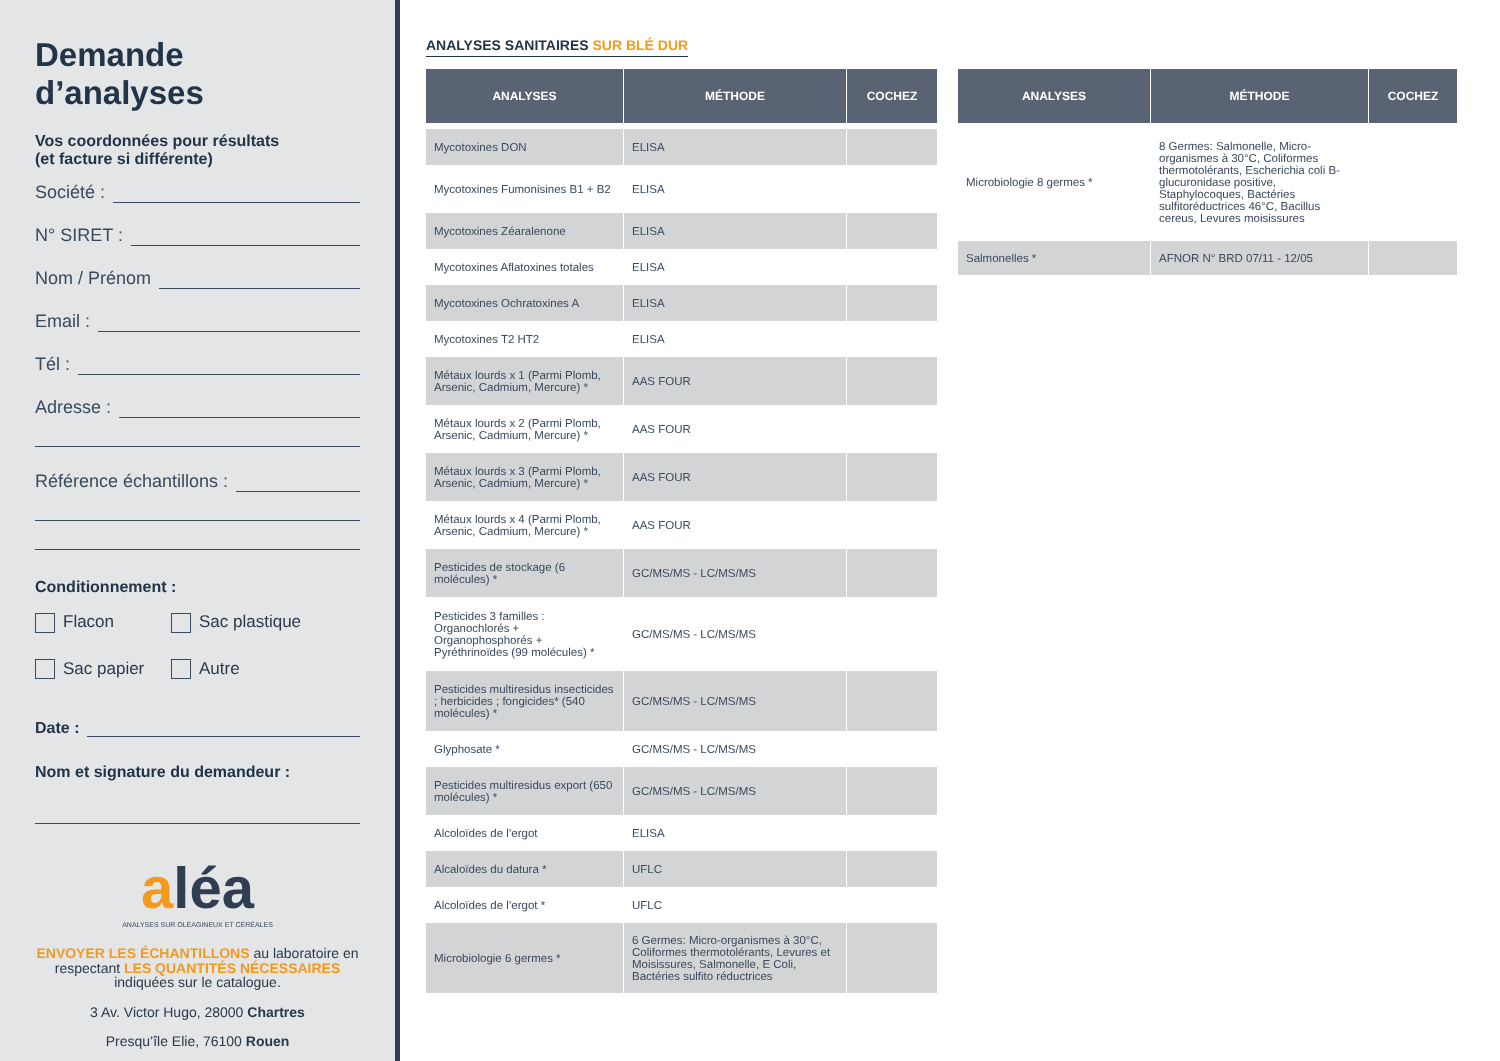Demande d’analyses
Vos coordonnées pour résultats
(et facture si différente)
Société :
N° SIRET :
Nom / Prénom
Email :
Tél :
Adresse :
Référence échantillons :
Conditionnement :
Flacon
Sac plastique
Sac papier
Autre
Date :
Nom et signature du demandeur :
aléa
ANALYSES SUR OLÉAGINEUX ET CÉRÉALES
ENVOYER LES ÉCHANTILLONS au laboratoire en respectant LES QUANTITÉS NÉCESSAIRES indiquées sur le catalogue.
3 Av. Victor Hugo, 28000 Chartres
Presqu’île Elie, 76100 Rouen
ANALYSES SANITAIRES SUR BLÉ DUR
| ANALYSES | MÉTHODE | COCHEZ |
| --- | --- | --- |
| Mycotoxines DON | ELISA | |
| Mycotoxines Fumonisines B1 + B2 | ELISA | |
| Mycotoxines Zéaralenone | ELISA | |
| Mycotoxines Aflatoxines totales | ELISA | |
| Mycotoxines Ochratoxines A | ELISA | |
| Mycotoxines T2 HT2 | ELISA | |
| Métaux lourds x 1 (Parmi Plomb, Arsenic, Cadmium, Mercure) * | AAS FOUR | |
| Métaux lourds x 2 (Parmi Plomb, Arsenic, Cadmium, Mercure) * | AAS FOUR | |
| Métaux lourds x 3 (Parmi Plomb, Arsenic, Cadmium, Mercure) * | AAS FOUR | |
| Métaux lourds x 4 (Parmi Plomb, Arsenic, Cadmium, Mercure) * | AAS FOUR | |
| Pesticides de stockage (6 molécules) * | GC/MS/MS - LC/MS/MS | |
| Pesticides 3 familles : Organochlorés + Organophosphorés + Pyréthrinoïdes (99 molécules) * | GC/MS/MS - LC/MS/MS | |
| Pesticides multiresidus insecticides ; herbicides ; fongicides* (540 molécules) * | GC/MS/MS - LC/MS/MS | |
| Glyphosate * | GC/MS/MS - LC/MS/MS | |
| Pesticides multiresidus export (650 molécules) * | GC/MS/MS - LC/MS/MS | |
| Alcoloïdes de l’ergot | ELISA | |
| Alcaloïdes du datura * | UFLC | |
| Alcoloïdes de l’ergot * | UFLC | |
| Microbiologie 6 germes * | 6 Germes: Micro-organismes à 30°C, Coliformes thermotolérants, Levures et Moisissures, Salmonelle, E Coli, Bactéries sulfito réductrices | |
| ANALYSES | MÉTHODE | COCHEZ |
| --- | --- | --- |
| Microbiologie 8 germes * | 8 Germes: Salmonelle, Micro-organismes à 30°C, Coliformes thermotolérants, Escherichia coli B-glucuronidase positive, Staphylocoques, Bactéries sulfitoréductrices 46°C, Bacillus cereus, Levures moisissures | |
| Salmonelles * | AFNOR N° BRD 07/11 - 12/05 | |